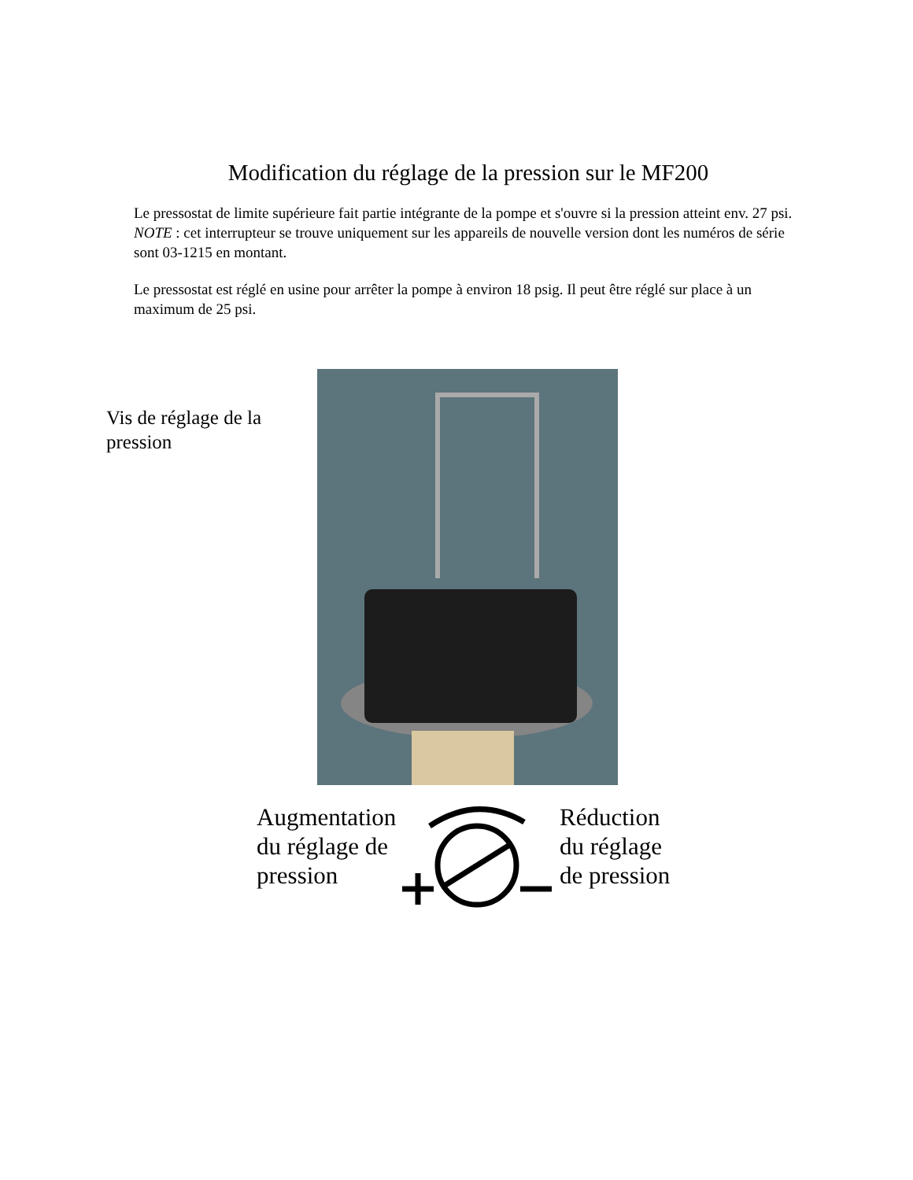Modification du réglage de la pression sur le MF200
Le pressostat de limite supérieure fait partie intégrante de la pompe et s'ouvre si la pression atteint env. 27 psi. NOTE : cet interrupteur se trouve uniquement sur les appareils de nouvelle version dont les numéros de série sont 03-1215 en montant.
Le pressostat est réglé en usine pour arrêter la pompe à environ 18 psig. Il peut être réglé sur place à un maximum de 25 psi.
Vis de réglage de la pression
Augmentation du réglage de pression
Réduction
du réglage
de pression